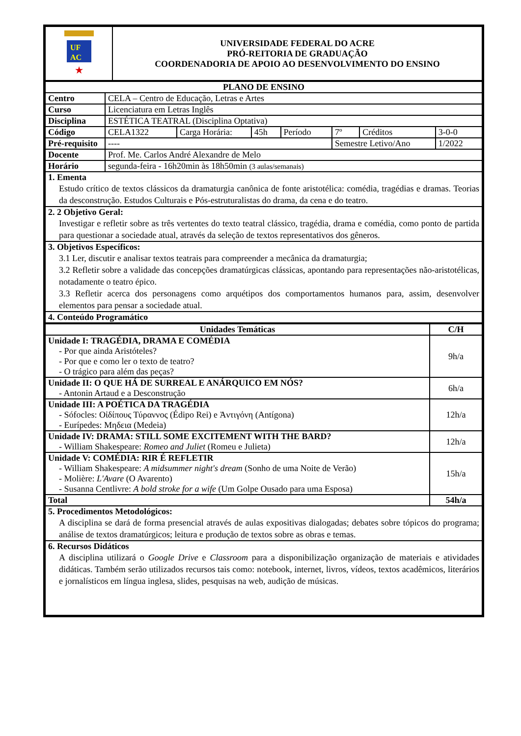| UF AC ★ | UNIVERSIDADE FEDERAL DO ACRE PRÓ-REITORIA DE GRADUAÇÃO COORDENADORIA DE APOIO AO DESENVOLVIMENTO DO ENSINO |
| PLANO DE ENSINO | | | | | | | |
| --- | --- | --- | --- | --- | --- | --- | --- |
| Centro | CELA – Centro de Educação, Letras e Artes | | | | | | |
| Curso | Licenciatura em Letras Inglês | | | | | | |
| Disciplina | ESTÉTICA TEATRAL (Disciplina Optativa) | | | | | | |
| Código | CELA1322 | Carga Horária: | 45h | Período | 7º | Créditos | 3-0-0 |
| Pré-requisito | ---- | | | | Semestre Letivo/Ano | | 1/2022 |
| Docente | Prof. Me. Carlos André Alexandre de Melo | | | | | | |
| Horário | segunda-feira - 16h20min às 18h50min (3 aulas/semanais) | | | | | | |
| 1. Ementa Estudo crítico de textos clássicos da dramaturgia canônica de fonte aristotélica: comédia, tragédias e dramas. Teorias da desconstrução. Estudos Culturais e Pós-estruturalistas do drama, da cena e do teatro. | | | | | | | |
| 2. 2 Objetivo Geral: Investigar e refletir sobre as três vertentes do texto teatral clássico, tragédia, drama e comédia, como ponto de partida para questionar a sociedade atual, através da seleção de textos representativos dos gêneros. | | | | | | | |
| 3. Objetivos Específicos: 3.1 Ler, discutir e analisar textos teatrais para compreender a mecânica da dramaturgia; 3.2 Refletir sobre a validade das concepções dramatúrgicas clássicas, apontando para representações não-aristotélicas, notadamente o teatro épico. 3.3 Refletir acerca dos personagens como arquétipos dos comportamentos humanos para, assim, desenvolver elementos para pensar a sociedade atual. | | | | | | | |
| 4. Conteúdo Programático | | | | | | | |
| Unidades Temáticas | C/H |
| --- | --- |
| Unidade I: TRAGÉDIA, DRAMA E COMÉDIA - Por que ainda Aristóteles? - Por que e como ler o texto de teatro? - O trágico para além das peças? | 9h/a |
| Unidade II: O QUE HÁ DE SURREAL E ANÁRQUICO EM NÓS? - Antonin Artaud e a Desconstrução | 6h/a |
| Unidade III: A POÉTICA DA TRAGÉDIA - Sófocles: Οἰδίπους Τύραννος (Édipo Rei) e Ἀντιγόνη (Antígona) - Eurípedes: Μηδεια (Medeia) | 12h/a |
| Unidade IV: DRAMA: STILL SOME EXCITEMENT WITH THE BARD? - William Shakespeare: Romeo and Juliet (Romeu e Julieta) | 12h/a |
| Unidade V: COMÉDIA: RIR É REFLETIR - William Shakespeare: A midsummer night's dream (Sonho de uma Noite de Verão) - Molière: L'Avare (O Avarento) - Susanna Centlivre: A bold stroke for a wife (Um Golpe Ousado para uma Esposa) | 15h/a |
| Total | 54h/a |
| 5. Procedimentos Metodológicos: A disciplina se dará de forma presencial através de aulas expositivas dialogadas; debates sobre tópicos do programa; análise de textos dramatúrgicos; leitura e produção de textos sobre as obras e temas. | |
| 6. Recursos Didáticos A disciplina utilizará o Google Drive e Classroom para a disponibilização organização de materiais e atividades didáticas. Também serão utilizados recursos tais como: notebook, internet, livros, vídeos, textos acadêmicos, literários e jornalísticos em língua inglesa, slides, pesquisas na web, audição de músicas. | |